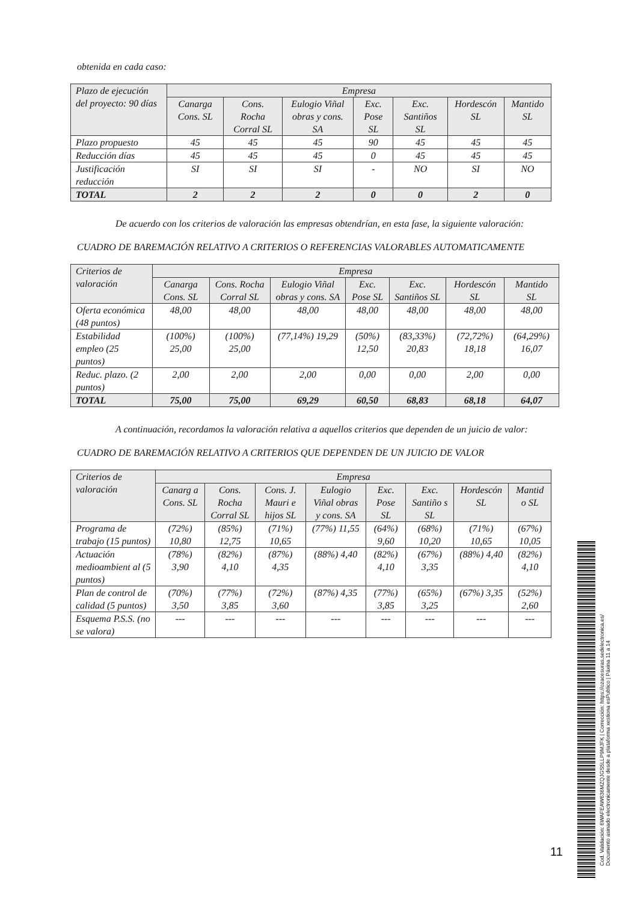obtenida en cada caso:
| Plazo de ejecución del proyecto: 90 días | Empresa | | | | | | |
| --- | --- | --- | --- | --- | --- | --- | --- |
| | Canarga Cons. SL | Cons. Rocha Corral SL | Eulogio Viñal obras y cons. SA | Exc. Pose SL | Exc. Santiños SL | Hordescón SL | Mantido SL |
| Plazo propuesto | 45 | 45 | 45 | 90 | 45 | 45 | 45 |
| Reducción días | 45 | 45 | 45 | 0 | 45 | 45 | 45 |
| Justificación reducción | SI | SI | SI | - | NO | SI | NO |
| TOTAL | 2 | 2 | 2 | 0 | 0 | 2 | 0 |
De acuerdo con los criterios de valoración las empresas obtendrían, en esta fase, la siguiente valoración:
CUADRO DE BAREMACIÓN RELATIVO A CRITERIOS O REFERENCIAS VALORABLES AUTOMATICAMENTE
| Criterios de valoración | Empresa | | | | | | |
| --- | --- | --- | --- | --- | --- | --- | --- |
| | Canarga Cons. SL | Cons. Rocha Corral SL | Eulogio Viñal obras y cons. SA | Exc. Pose SL | Exc. Santiños SL | Hordescón SL | Mantido SL |
| Oferta económica (48 puntos) | 48,00 | 48,00 | 48,00 | 48,00 | 48,00 | 48,00 | 48,00 |
| Estabilidad empleo (25 puntos) | (100%) 25,00 | (100%) 25,00 | (77,14%) 19,29 | (50%) 12,50 | (83,33%) 20,83 | (72,72%) 18,18 | (64,29%) 16,07 |
| Reduc. plazo. (2 puntos) | 2,00 | 2,00 | 2,00 | 0,00 | 0,00 | 2,00 | 0,00 |
| TOTAL | 75,00 | 75,00 | 69,29 | 60,50 | 68,83 | 68,18 | 64,07 |
A continuación, recordamos la valoración relativa a aquellos criterios que dependen de un juicio de valor:
CUADRO DE BAREMACIÓN RELATIVO A CRITERIOS QUE DEPENDEN DE UN JUICIO DE VALOR
| Criterios de valoración | Empresa | | | | | | | |
| --- | --- | --- | --- | --- | --- | --- | --- | --- |
| | Canarg a Cons. SL | Cons. Rocha Corral SL | Cons. J. Mauri e hijos SL | Eulogio Viñal obras y cons. SA | Exc. Pose SL | Exc. Santiño s SL | Hordescón SL | Mantid o SL |
| Programa de trabajo (15 puntos) | (72%) 10,80 | (85%) 12,75 | (71%) 10,65 | (77%) 11,55 | (64%) 9,60 | (68%) 10,20 | (71%) 10,65 | (67%) 10,05 |
| Actuación medioambient al (5 puntos) | (78%) 3,90 | (82%) 4,10 | (87%) 4,35 | (88%) 4,40 | (82%) 4,10 | (67%) 3,35 | (88%) 4,40 | (82%) 4,10 |
| Plan de control de calidad (5 puntos) | (70%) 3,50 | (77%) 3,85 | (72%) 3,60 | (87%) 4,35 | (77%) 3,85 | (65%) 3,25 | (67%) 3,35 | (52%) 2,60 |
| Esquema P.S.S. (no se valora) | --- | --- | --- | --- | --- | --- | --- | --- |
11
Cod. Validación: 6WAFEAW636MZQJGS5LLP9MJFK | Corrección: https://ozacesuras.sedelectronica.es/
Documento asinado electronicamente desde a plataforma xestiona esPublico | Páxina 11 a 14